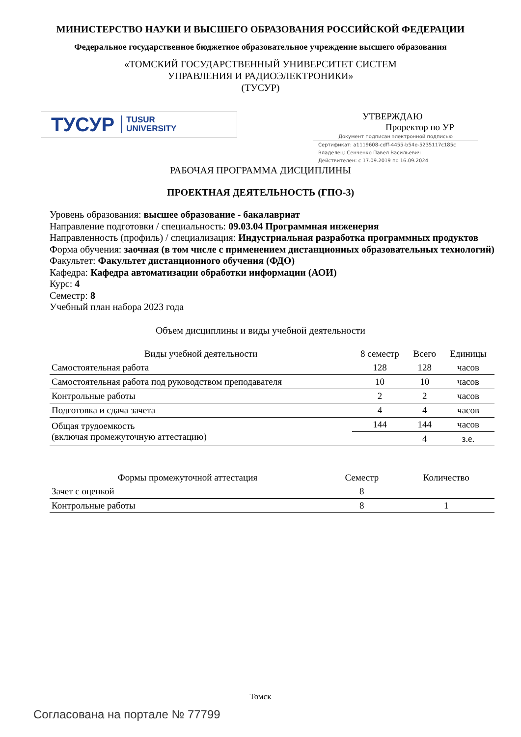МИНИСТЕРСТВО НАУКИ И ВЫСШЕГО ОБРАЗОВАНИЯ РОССИЙСКОЙ ФЕДЕРАЦИИ
Федеральное государственное бюджетное образовательное учреждение высшего образования
«ТОМСКИЙ ГОСУДАРСТВЕННЫЙ УНИВЕРСИТЕТ СИСТЕМ
УПРАВЛЕНИЯ И РАДИОЭЛЕКТРОНИКИ»
(ТУСУР)
ТУСУР TUSUR
UNIVERSITY
УТВЕРЖДАЮ
Проректор по УР
Документ подписан электронной подписью
Сертификат: a1119608-cdff-4455-b54e-5235117c185c
Владелец: Сенченко Павел Васильевич
Действителен: с 17.09.2019 по 16.09.2024
РАБОЧАЯ ПРОГРАММА ДИСЦИПЛИНЫ
ПРОЕКТНАЯ ДЕЯТЕЛЬНОСТЬ (ГПО-3)
Уровень образования: высшее образование - бакалавриат
Направление подготовки / специальность: 09.03.04 Программная инженерия
Направленность (профиль) / специализация: Индустриальная разработка программных продуктов
Форма обучения: заочная (в том числе с применением дистанционных образовательных технологий)
Факультет: Факультет дистанционного обучения (ФДО)
Кафедра: Кафедра автоматизации обработки информации (АОИ)
Курс: 4
Семестр: 8
Учебный план набора 2023 года
Объем дисциплины и виды учебной деятельности
| Виды учебной деятельности | 8 семестр | Всего | Единицы |
| --- | --- | --- | --- |
| Самостоятельная работа | 128 | 128 | часов |
| Самостоятельная работа под руководством преподавателя | 10 | 10 | часов |
| Контрольные работы | 2 | 2 | часов |
| Подготовка и сдача зачета | 4 | 4 | часов |
| Общая трудоемкость (включая промежуточную аттестацию) | 144 | 144 | часов |
| | | 4 | з.е. |
| Формы промежуточной аттестация | Семестр | Количество |
| --- | --- | --- |
| Зачет с оценкой | 8 | |
| Контрольные работы | 8 | 1 |
Томск
Согласована на портале № 77799